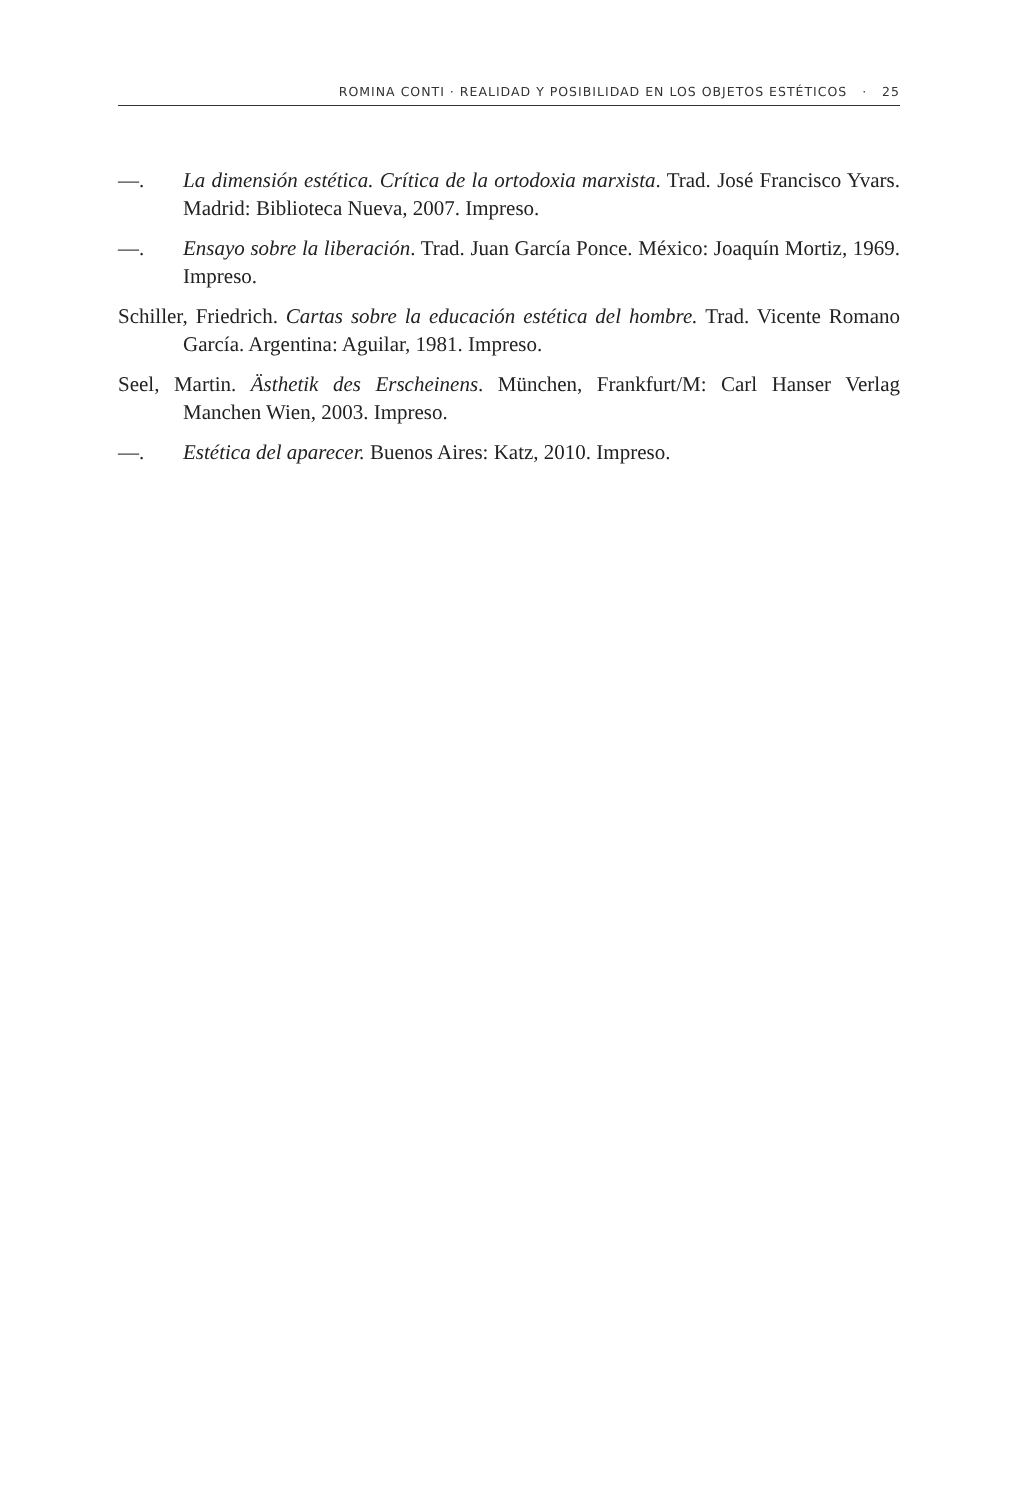ROMINA CONTI · REALIDAD Y POSIBILIDAD EN LOS OBJETOS ESTÉTICOS · 25
—. La dimensión estética. Crítica de la ortodoxia marxista. Trad. José Francisco Yvars. Madrid: Biblioteca Nueva, 2007. Impreso.
—. Ensayo sobre la liberación. Trad. Juan García Ponce. México: Joaquín Mortiz, 1969. Impreso.
Schiller, Friedrich. Cartas sobre la educación estética del hombre. Trad. Vicente Romano García. Argentina: Aguilar, 1981. Impreso.
Seel, Martin. Ästhetik des Erscheinens. München, Frankfurt/M: Carl Hanser Verlag Manchen Wien, 2003. Impreso.
—. Estética del aparecer. Buenos Aires: Katz, 2010. Impreso.